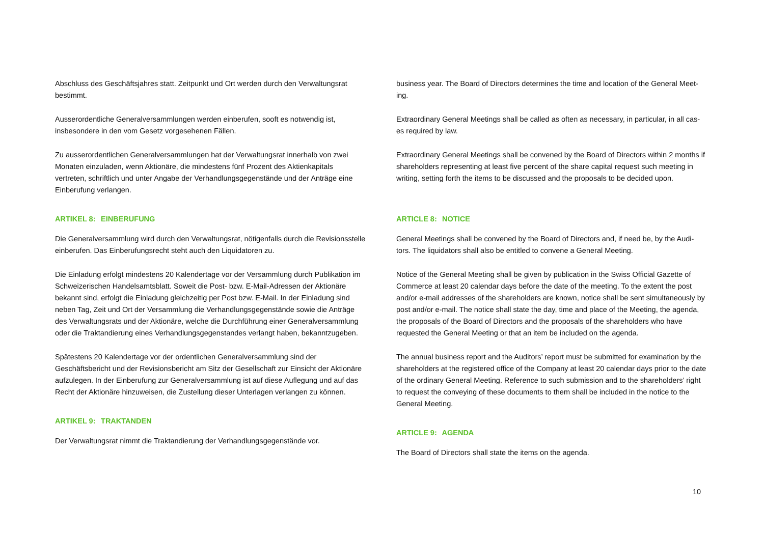Abschluss des Geschäftsjahres statt. Zeitpunkt und Ort werden durch den Verwaltungsrat bestimmt.
Ausserordentliche Generalversammlungen werden einberufen, sooft es notwendig ist, insbesondere in den vom Gesetz vorgesehenen Fällen.
Zu ausserordentlichen Generalversammlungen hat der Verwaltungsrat innerhalb von zwei Monaten einzuladen, wenn Aktionäre, die mindestens fünf Prozent des Aktienkapitals vertreten, schriftlich und unter Angabe der Verhandlungsgegenstände und der Anträge eine Einberufung verlangen.
ARTIKEL 8: EINBERUFUNG
Die Generalversammlung wird durch den Verwaltungsrat, nötigenfalls durch die Revisionsstelle einberufen. Das Einberufungsrecht steht auch den Liquidatoren zu.
Die Einladung erfolgt mindestens 20 Kalendertage vor der Versammlung durch Publikation im Schweizerischen Handelsamtsblatt. Soweit die Post- bzw. E-Mail-Adressen der Aktionäre bekannt sind, erfolgt die Einladung gleichzeitig per Post bzw. E-Mail. In der Einladung sind neben Tag, Zeit und Ort der Versammlung die Verhandlungsgegenstände sowie die Anträge des Verwaltungsrats und der Aktionäre, welche die Durchführung einer Generalversammlung oder die Traktandierung eines Verhandlungsgegenstandes verlangt haben, bekanntzugeben.
Spätestens 20 Kalendertage vor der ordentlichen Generalversammlung sind der Geschäftsbericht und der Revisionsbericht am Sitz der Gesellschaft zur Einsicht der Aktionäre aufzulegen. In der Einberufung zur Generalversammlung ist auf diese Auflegung und auf das Recht der Aktionäre hinzuweisen, die Zustellung dieser Unterlagen verlangen zu können.
ARTIKEL 9: TRAKTANDEN
Der Verwaltungsrat nimmt die Traktandierung der Verhandlungsgegenstände vor.
business year. The Board of Directors determines the time and location of the General Meet-ing.
Extraordinary General Meetings shall be called as often as necessary, in particular, in all cas-es required by law.
Extraordinary General Meetings shall be convened by the Board of Directors within 2 months if shareholders representing at least five percent of the share capital request such meeting in writing, setting forth the items to be discussed and the proposals to be decided upon.
ARTICLE 8: NOTICE
General Meetings shall be convened by the Board of Directors and, if need be, by the Audi-tors. The liquidators shall also be entitled to convene a General Meeting.
Notice of the General Meeting shall be given by publication in the Swiss Official Gazette of Commerce at least 20 calendar days before the date of the meeting. To the extent the post and/or e-mail addresses of the shareholders are known, notice shall be sent simultaneously by post and/or e-mail. The notice shall state the day, time and place of the Meeting, the agenda, the proposals of the Board of Directors and the proposals of the shareholders who have requested the General Meeting or that an item be included on the agenda.
The annual business report and the Auditors’ report must be submitted for examination by the shareholders at the registered office of the Company at least 20 calendar days prior to the date of the ordinary General Meeting. Reference to such submission and to the shareholders’ right to request the conveying of these documents to them shall be included in the notice to the General Meeting.
ARTICLE 9: AGENDA
The Board of Directors shall state the items on the agenda.
10